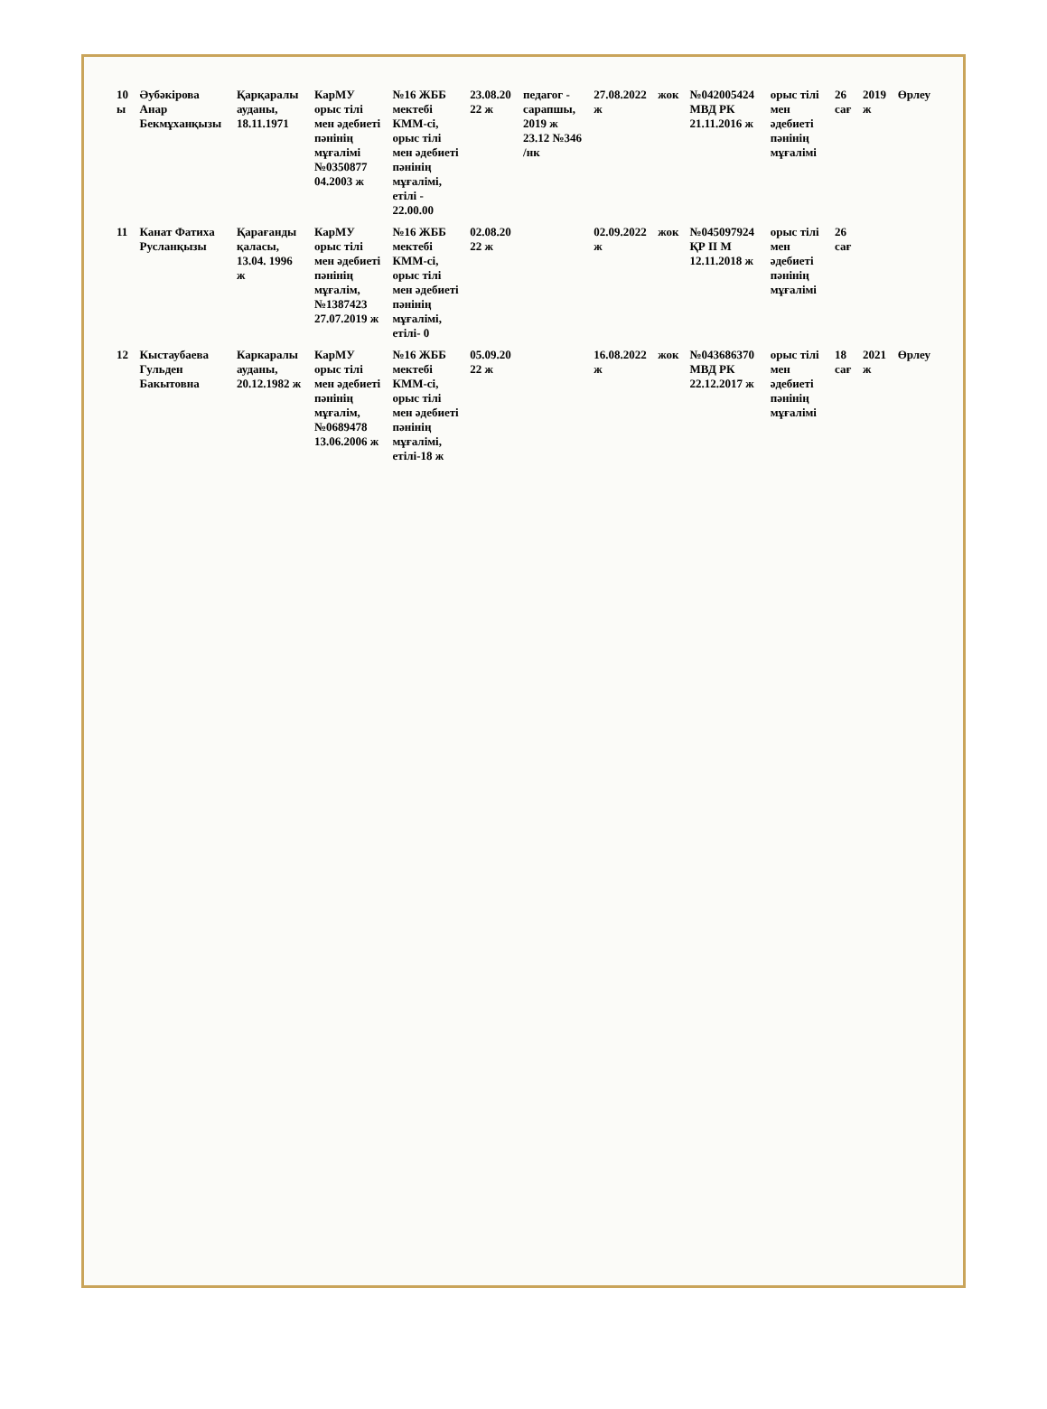| 10 ы | Әубәкірова Анар Бекмұханқызы | Қарқаралы ауданы, 18.11.1971 | КарМУ орыс тілі мен әдебиеті пәнінің мұғалімі №0350877 04.2003 ж | №16 ЖББ мектебі КММ-сі, орыс тілі мен әдебиеті пәнінің мұғалімі, етілі - 22.00.00 | 23.08.20 22 ж | педагог - сарапшы, 2019 ж 23.12 №346 /нк | 27.08.2022 ж | жок | №042005424 МВД РК 21.11.2016 ж | орыс тілі мен әдебиеті пәнінің мұғалімі | 26 сағ | 2019 ж | Өрлеу |
| 11 | Канат Фатиха Русланқызы | Қарағанды қаласы, 13.04. 1996 ж | КарМУ орыс тілі мен әдебиеті пәнінің мұғалім, №1387423 27.07.2019 ж | №16 ЖББ мектебі КММ-сі, орыс тілі мен әдебиеті пәнінің мұғалімі, етілі- 0 | 02.08.20 22 ж | | 02.09.2022 ж | жок | №045097924 ҚР ІІ М 12.11.2018 ж | орыс тілі мен әдебиеті пәнінің мұғалімі | 26 сағ | | |
| 12 | Кыстаубаева Гульден Бакытовна | Каркаралы ауданы, 20.12.1982 ж | КарМУ орыс тілі мен әдебиеті пәнінің мұғалім, №0689478 13.06.2006 ж | №16 ЖББ мектебі КММ-сі, орыс тілі мен әдебиеті пәнінің мұғалімі, етілі-18 ж | 05.09.20 22 ж | | 16.08.2022 ж | жок | №043686370 МВД РК 22.12.2017 ж | орыс тілі мен әдебиеті пәнінің мұғалімі | 18 сағ | 2021 ж | Өрлеу |